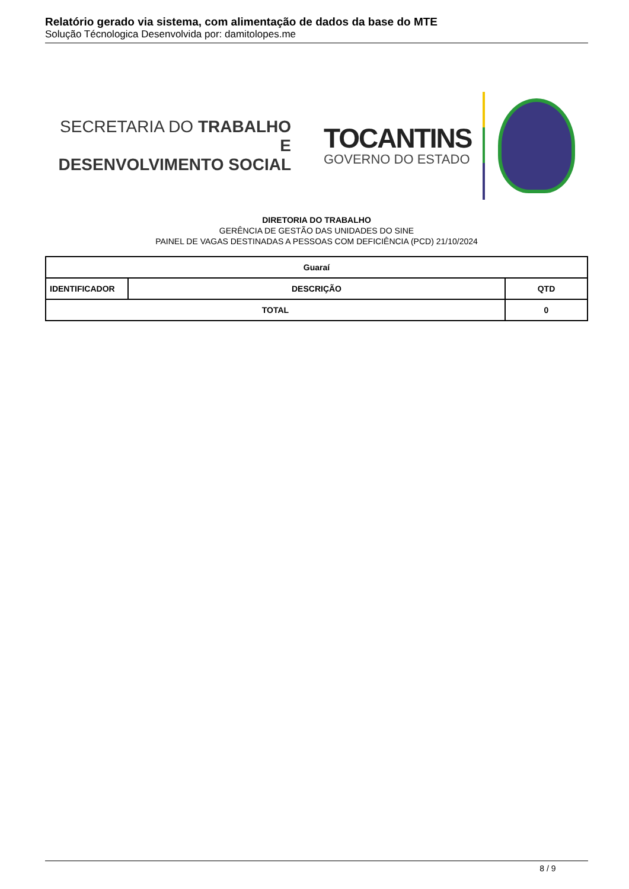Relatório gerado via sistema, com alimentação de dados da base do MTE
Solução Técnologica Desenvolvida por: damitolopes.me
SECRETARIA DO TRABALHO E
DESENVOLVIMENTO SOCIAL
TOCANTINS
GOVERNO DO ESTADO
DIRETORIA DO TRABALHO
GERÊNCIA DE GESTÃO DAS UNIDADES DO SINE
PAINEL DE VAGAS DESTINADAS A PESSOAS COM DEFICIÊNCIA (PCD) 21/10/2024
| Guaraí | | | |
| --- | --- | --- | --- |
| IDENTIFICADOR | DESCRIÇÃO | | QTD |
| TOTAL | | 0 | |
8 / 9